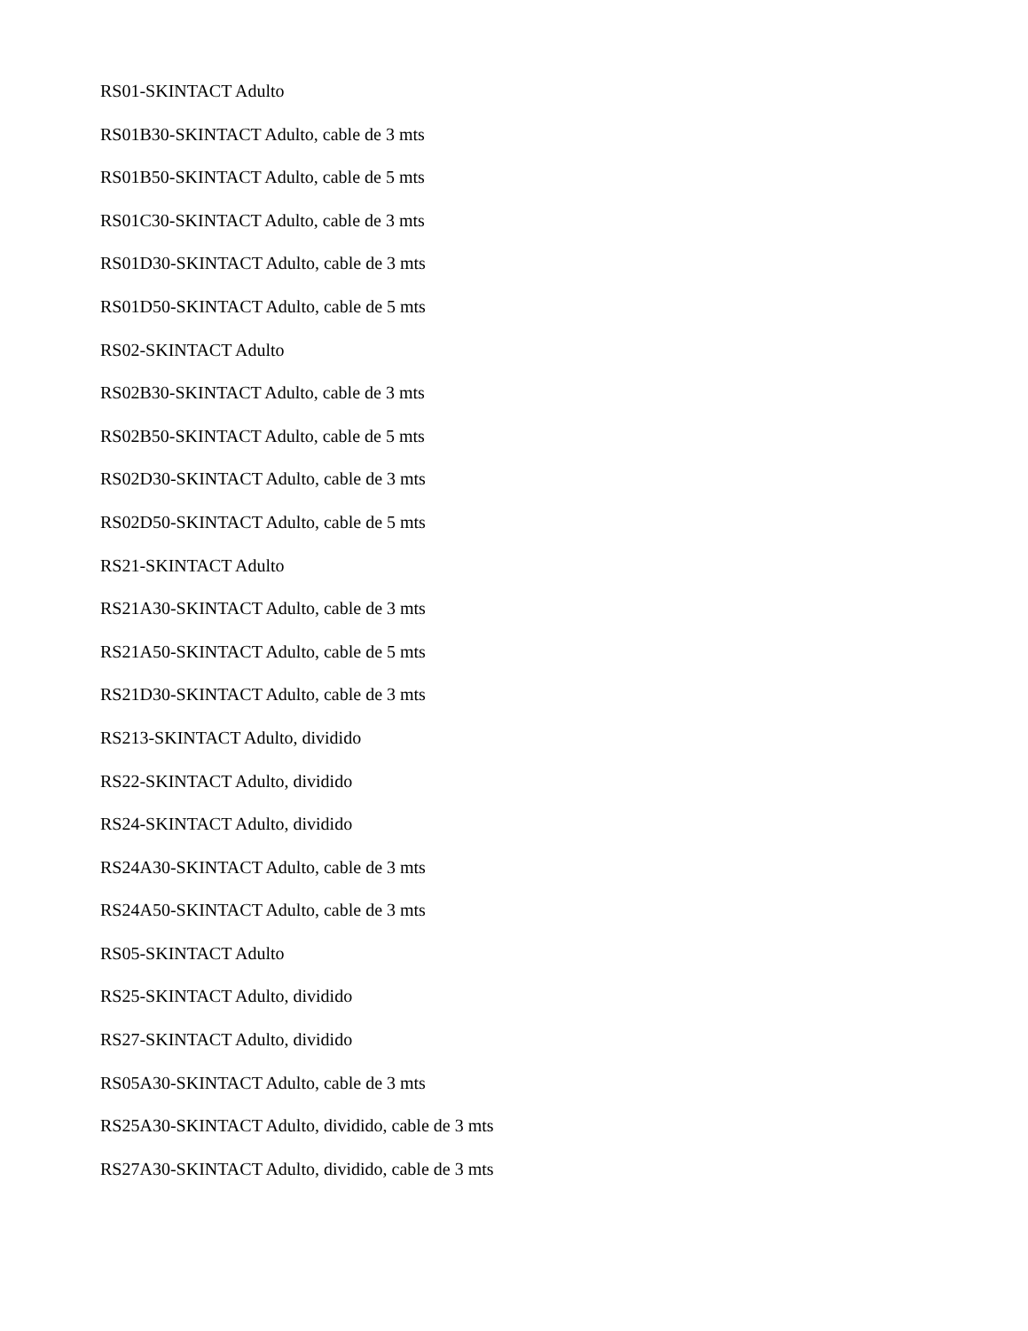RS01-SKINTACT Adulto
RS01B30-SKINTACT Adulto, cable de 3 mts
RS01B50-SKINTACT Adulto, cable de 5 mts
RS01C30-SKINTACT Adulto, cable de 3 mts
RS01D30-SKINTACT Adulto, cable de 3 mts
RS01D50-SKINTACT Adulto, cable de 5 mts
RS02-SKINTACT Adulto
RS02B30-SKINTACT Adulto, cable de 3 mts
RS02B50-SKINTACT Adulto, cable de 5 mts
RS02D30-SKINTACT Adulto, cable de 3 mts
RS02D50-SKINTACT Adulto, cable de 5 mts
RS21-SKINTACT Adulto
RS21A30-SKINTACT Adulto, cable de 3 mts
RS21A50-SKINTACT Adulto, cable de 5 mts
RS21D30-SKINTACT Adulto, cable de 3 mts
RS213-SKINTACT Adulto, dividido
RS22-SKINTACT Adulto, dividido
RS24-SKINTACT Adulto, dividido
RS24A30-SKINTACT Adulto, cable de 3 mts
RS24A50-SKINTACT Adulto, cable de 3 mts
RS05-SKINTACT Adulto
RS25-SKINTACT Adulto, dividido
RS27-SKINTACT Adulto, dividido
RS05A30-SKINTACT Adulto, cable de 3 mts
RS25A30-SKINTACT Adulto, dividido, cable de 3 mts
RS27A30-SKINTACT Adulto, dividido, cable de 3 mts